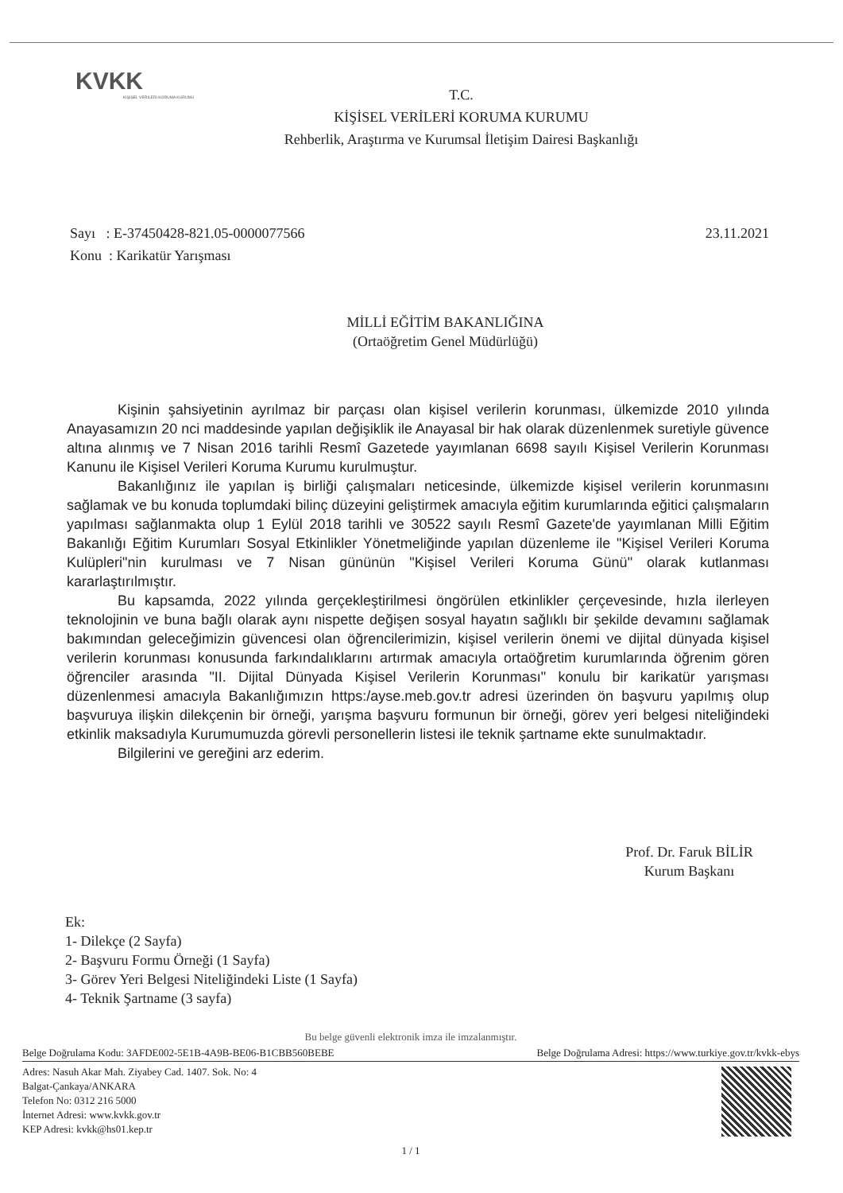KVKK
KİŞİSEL VERİLERİ KORUMA KURUMU
T.C.
KİŞİSEL VERİLERİ KORUMA KURUMU
Rehberlik, Araştırma ve Kurumsal İletişim Dairesi Başkanlığı
Sayı : E-37450428-821.05-0000077566
Konu : Karikatür Yarışması
23.11.2021
MİLLİ EĞİTİM BAKANLIĞINA
(Ortaöğretim Genel Müdürlüğü)
Kişinin şahsiyetinin ayrılmaz bir parçası olan kişisel verilerin korunması, ülkemizde 2010 yılında Anayasamızın 20 nci maddesinde yapılan değişiklik ile Anayasal bir hak olarak düzenlenmek suretiyle güvence altına alınmış ve 7 Nisan 2016 tarihli Resmî Gazetede yayımlanan 6698 sayılı Kişisel Verilerin Korunması Kanunu ile Kişisel Verileri Koruma Kurumu kurulmuştur.
Bakanlığınız ile yapılan iş birliği çalışmaları neticesinde, ülkemizde kişisel verilerin korunmasını sağlamak ve bu konuda toplumdaki bilinç düzeyini geliştirmek amacıyla eğitim kurumlarında eğitici çalışmaların yapılması sağlanmakta olup 1 Eylül 2018 tarihli ve 30522 sayılı Resmî Gazete'de yayımlanan Milli Eğitim Bakanlığı Eğitim Kurumları Sosyal Etkinlikler Yönetmeliğinde yapılan düzenleme ile "Kişisel Verileri Koruma Kulüpleri"nin kurulması ve 7 Nisan gününün "Kişisel Verileri Koruma Günü" olarak kutlanması kararlaştırılmıştır.
Bu kapsamda, 2022 yılında gerçekleştirilmesi öngörülen etkinlikler çerçevesinde, hızla ilerleyen teknolojinin ve buna bağlı olarak aynı nispette değişen sosyal hayatın sağlıklı bir şekilde devamını sağlamak bakımından geleceğimizin güvencesi olan öğrencilerimizin, kişisel verilerin önemi ve dijital dünyada kişisel verilerin korunması konusunda farkındalıklarını artırmak amacıyla ortaöğretim kurumlarında öğrenim gören öğrenciler arasında "II. Dijital Dünyada Kişisel Verilerin Korunması" konulu bir karikatür yarışması düzenlenmesi amacıyla Bakanlığımızın https:/ayse.meb.gov.tr adresi üzerinden ön başvuru yapılmış olup başvuruya ilişkin dilekçenin bir örneği, yarışma başvuru formunun bir örneği, görev yeri belgesi niteliğindeki etkinlik maksadıyla Kurumumuzda görevli personellerin listesi ile teknik şartname ekte sunulmaktadır.
Bilgilerini ve gereğini arz ederim.
Prof. Dr. Faruk BİLİR
Kurum Başkanı
Ek:
1- Dilekçe (2 Sayfa)
2- Başvuru Formu Örneği (1 Sayfa)
3- Görev Yeri Belgesi Niteliğindeki Liste (1 Sayfa)
4- Teknik Şartname (3 sayfa)
Bu belge güvenli elektronik imza ile imzalanmıştır.
Belge Doğrulama Kodu: 3AFDE002-5E1B-4A9B-BE06-B1CBB560BEBE Belge Doğrulama Adresi: https://www.turkiye.gov.tr/kvkk-ebys
Adres: Nasuh Akar Mah. Ziyabey Cad. 1407. Sok. No: 4
Balgat-Çankaya/ANKARA
Telefon No: 0312 216 5000
İnternet Adresi: www.kvkk.gov.tr
KEP Adresi: kvkk@hs01.kep.tr
1 / 1